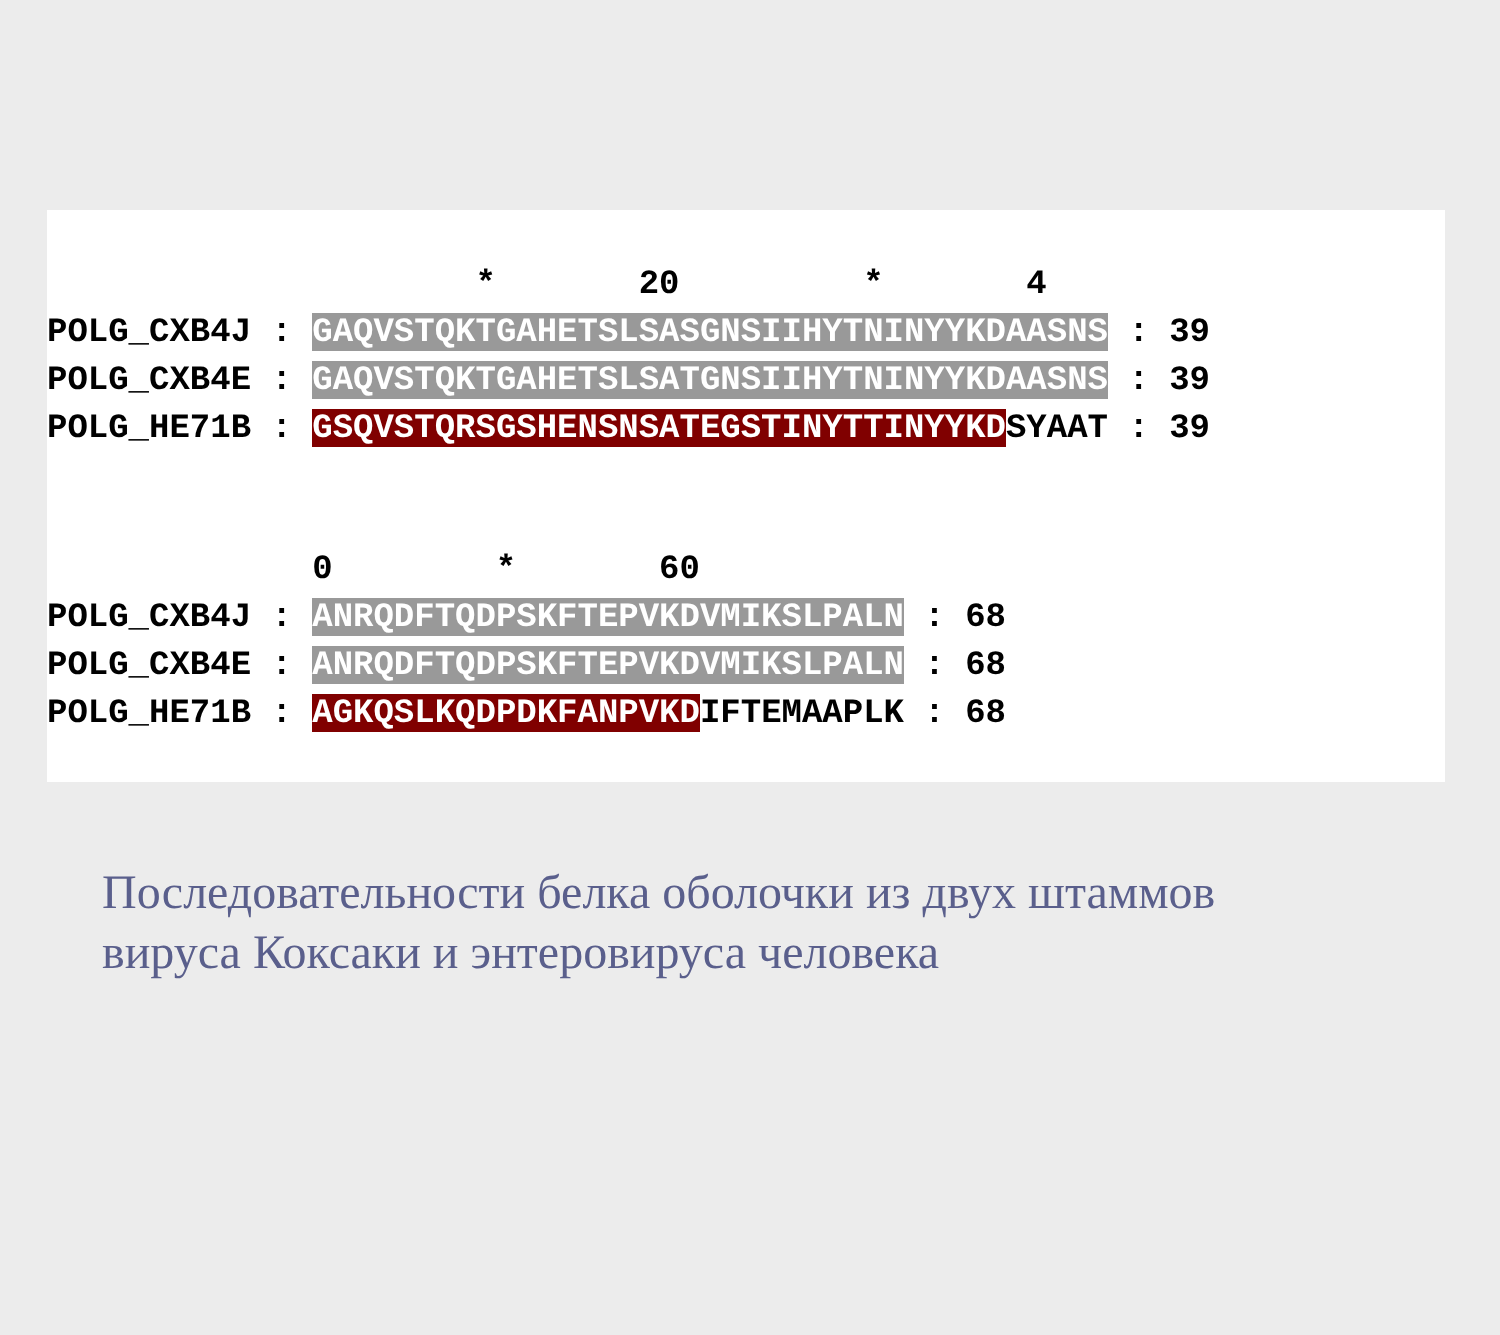* 20 * 4
POLG_CXB4J : GAQVSTQKTGAHETSLSASGNSIIHYTNINYYKDAASNS : 39
POLG_CXB4E : GAQVSTQKTGAHETSLSATGNSIIHYTNINYYKDAASNS : 39
POLG_HE71B : GSQVSTQRSGSHENSNSATEGSTINYTTINYYKDSYAAT : 39
0 * 60
POLG_CXB4J : ANRQDFTQDPSKFTEPVKDVMIKSLPALN : 68
POLG_CXB4E : ANRQDFTQDPSKFTEPVKDVMIKSLPALN : 68
POLG_HE71B : AGKQSLKQDPDKFANPVKDIFTEMAAPLK : 68
Последовательности белка оболочки из двух штаммов
вируса Коксаки и энтеровируса человека